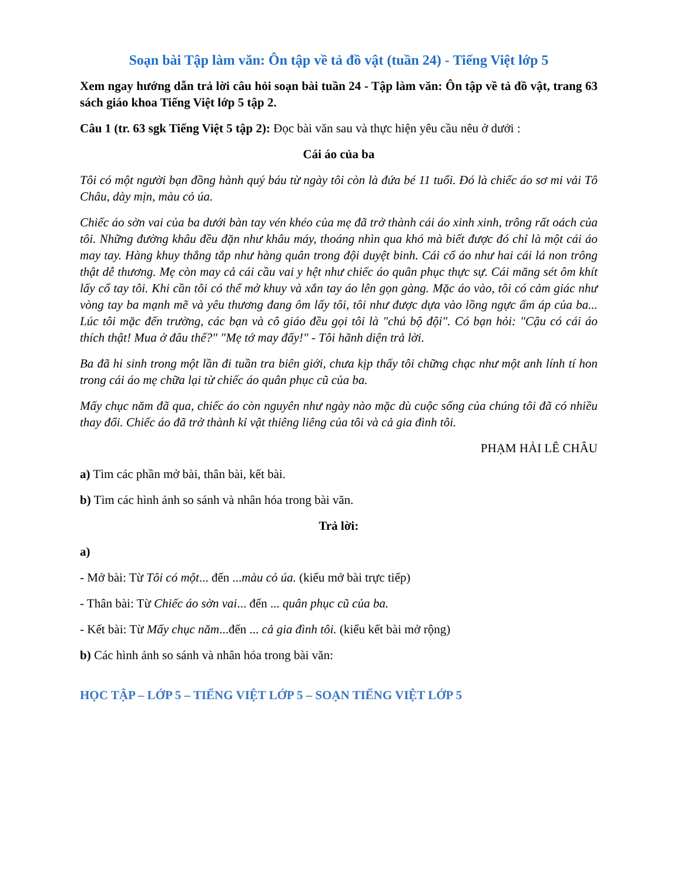Soạn bài Tập làm văn: Ôn tập về tả đồ vật (tuần 24) - Tiếng Việt lớp 5
Xem ngay hướng dẫn trả lời câu hỏi soạn bài tuần 24 - Tập làm văn: Ôn tập về tả đồ vật, trang 63 sách giáo khoa Tiếng Việt lớp 5 tập 2.
Câu 1 (tr. 63 sgk Tiếng Việt 5 tập 2): Đọc bài văn sau và thực hiện yêu cầu nêu ở dưới :
Cái áo của ba
Tôi có một người bạn đồng hành quý báu từ ngày tôi còn là đứa bé 11 tuổi. Đó là chiếc áo sơ mi vải Tô Châu, dày mịn, màu cỏ úa.
Chiếc áo sờn vai của ba dưới bàn tay vén khéo của mẹ đã trở thành cái áo xinh xinh, trông rất oách của tôi. Những đường khâu đều đặn như khâu máy, thoáng nhìn qua khó mà biết được đó chỉ là một cái áo may tay. Hàng khuy thẳng tắp như hàng quân trong đội duyệt binh. Cái cổ áo như hai cái lá non trông thật dễ thương. Mẹ còn may cả cái cầu vai y hệt như chiếc áo quân phục thực sự. Cái măng sét ôm khít lấy cổ tay tôi. Khi cần tôi có thể mở khuy và xắn tay áo lên gọn gàng. Mặc áo vào, tôi có cảm giác như vòng tay ba mạnh mẽ và yêu thương đang ôm lấy tôi, tôi như được dựa vào lồng ngực ấm áp của ba... Lúc tôi mặc đến trường, các bạn và cô giáo đều gọi tôi là "chú bộ đội". Có bạn hỏi: "Cậu có cái áo thích thật! Mua ở đâu thế?" "Mẹ tớ may đấy!" - Tôi hãnh diện trả lời.
Ba đã hi sinh trong một lần đi tuần tra biên giới, chưa kịp thấy tôi chững chạc như một anh lính tí hon trong cái áo mẹ chữa lại từ chiếc áo quân phục cũ của ba.
Mấy chục năm đã qua, chiếc áo còn nguyên như ngày nào mặc dù cuộc sống của chúng tôi đã có nhiều thay đổi. Chiếc áo đã trở thành kỉ vật thiêng liêng của tôi và cả gia đình tôi.
PHẠM HẢI LÊ CHÂU
a) Tìm các phần mở bài, thân bài, kết bài.
b) Tìm các hình ảnh so sánh và nhân hóa trong bài văn.
Trả lời:
a)
- Mở bài: Từ Tôi có một... đến ...màu cỏ úa. (kiểu mở bài trực tiếp)
- Thân bài: Từ Chiếc áo sờn vai... đến ... quân phục cũ của ba.
- Kết bài: Từ Mấy chục năm...đến ... cả gia đình tôi. (kiểu kết bài mở rộng)
b) Các hình ảnh so sánh và nhân hóa trong bài văn:
HỌC TẬP – LỚP 5 – TIẾNG VIỆT LỚP 5 – SOẠN TIẾNG VIỆT LỚP 5